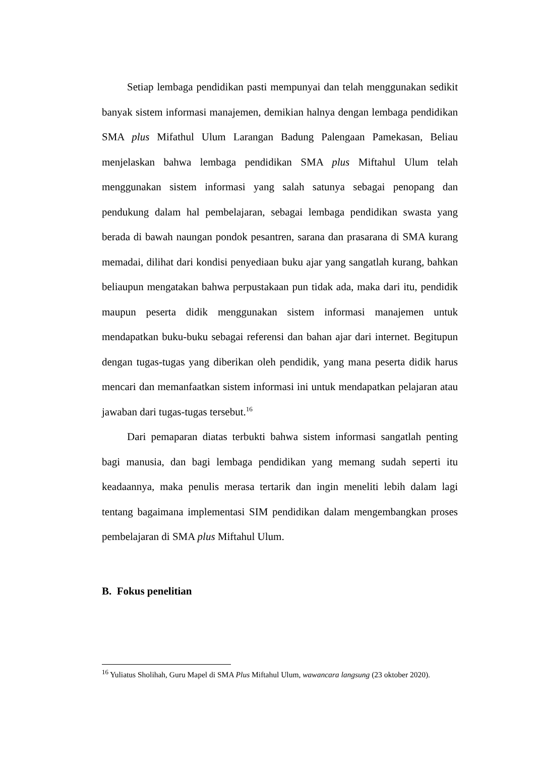Setiap lembaga pendidikan pasti mempunyai dan telah menggunakan sedikit banyak sistem informasi manajemen, demikian halnya dengan lembaga pendidikan SMA plus Mifathul Ulum Larangan Badung Palengaan Pamekasan, Beliau menjelaskan bahwa lembaga pendidikan SMA plus Miftahul Ulum telah menggunakan sistem informasi yang salah satunya sebagai penopang dan pendukung dalam hal pembelajaran, sebagai lembaga pendidikan swasta yang berada di bawah naungan pondok pesantren, sarana dan prasarana di SMA kurang memadai, dilihat dari kondisi penyediaan buku ajar yang sangatlah kurang, bahkan beliaupun mengatakan bahwa perpustakaan pun tidak ada, maka dari itu, pendidik maupun peserta didik menggunakan sistem informasi manajemen untuk mendapatkan buku-buku sebagai referensi dan bahan ajar dari internet. Begitupun dengan tugas-tugas yang diberikan oleh pendidik, yang mana peserta didik harus mencari dan memanfaatkan sistem informasi ini untuk mendapatkan pelajaran atau jawaban dari tugas-tugas tersebut.<sup>16</sup>
Dari pemaparan diatas terbukti bahwa sistem informasi sangatlah penting bagi manusia, dan bagi lembaga pendidikan yang memang sudah seperti itu keadaannya, maka penulis merasa tertarik dan ingin meneliti lebih dalam lagi tentang bagaimana implementasi SIM pendidikan dalam mengembangkan proses pembelajaran di SMA plus Miftahul Ulum.
B. Fokus penelitian
<sup>16</sup> Yuliatus Sholihah, Guru Mapel di SMA Plus Miftahul Ulum, wawancara langsung (23 oktober 2020).